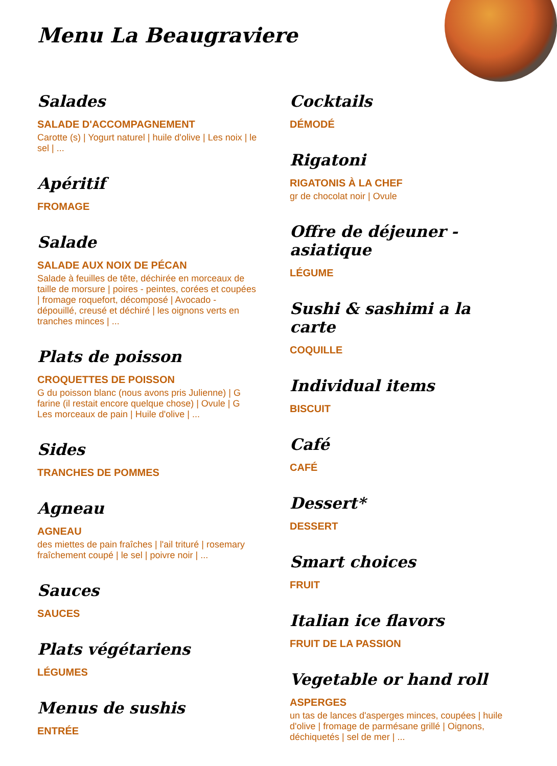Menu La Beaugraviere
Salades
SALADE D'ACCOMPAGNEMENT
Carotte (s) | Yogurt naturel | huile d'olive | Les noix | le sel | ...
Apéritif
FROMAGE
Salade
SALADE AUX NOIX DE PÉCAN
Salade à feuilles de tête, déchirée en morceaux de taille de morsure | poires - peintes, corées et coupées | fromage roquefort, décomposé | Avocado - dépouillé, creusé et déchiré | les oignons verts en tranches minces | ...
Plats de poisson
CROQUETTES DE POISSON
G du poisson blanc (nous avons pris Julienne) | G farine (il restait encore quelque chose) | Ovule | G Les morceaux de pain | Huile d'olive | ...
Sides
TRANCHES DE POMMES
Agneau
AGNEAU
des miettes de pain fraîches | l'ail trituré | rosemary fraîchement coupé | le sel | poivre noir | ...
Sauces
SAUCES
Plats végétariens
LÉGUMES
Menus de sushis
ENTRÉE
Cocktails
DÉMODÉ
Rigatoni
RIGATONIS À LA CHEF
gr de chocolat noir | Ovule
Offre de déjeuner - asiatique
LÉGUME
Sushi & sashimi a la carte
COQUILLE
Individual items
BISCUIT
Café
CAFÉ
Dessert*
DESSERT
Smart choices
FRUIT
Italian ice flavors
FRUIT DE LA PASSION
Vegetable or hand roll
ASPERGES
un tas de lances d'asperges minces, coupées | huile d'olive | fromage de parmésane grillé | Oignons, déchiquetés | sel de mer | ...